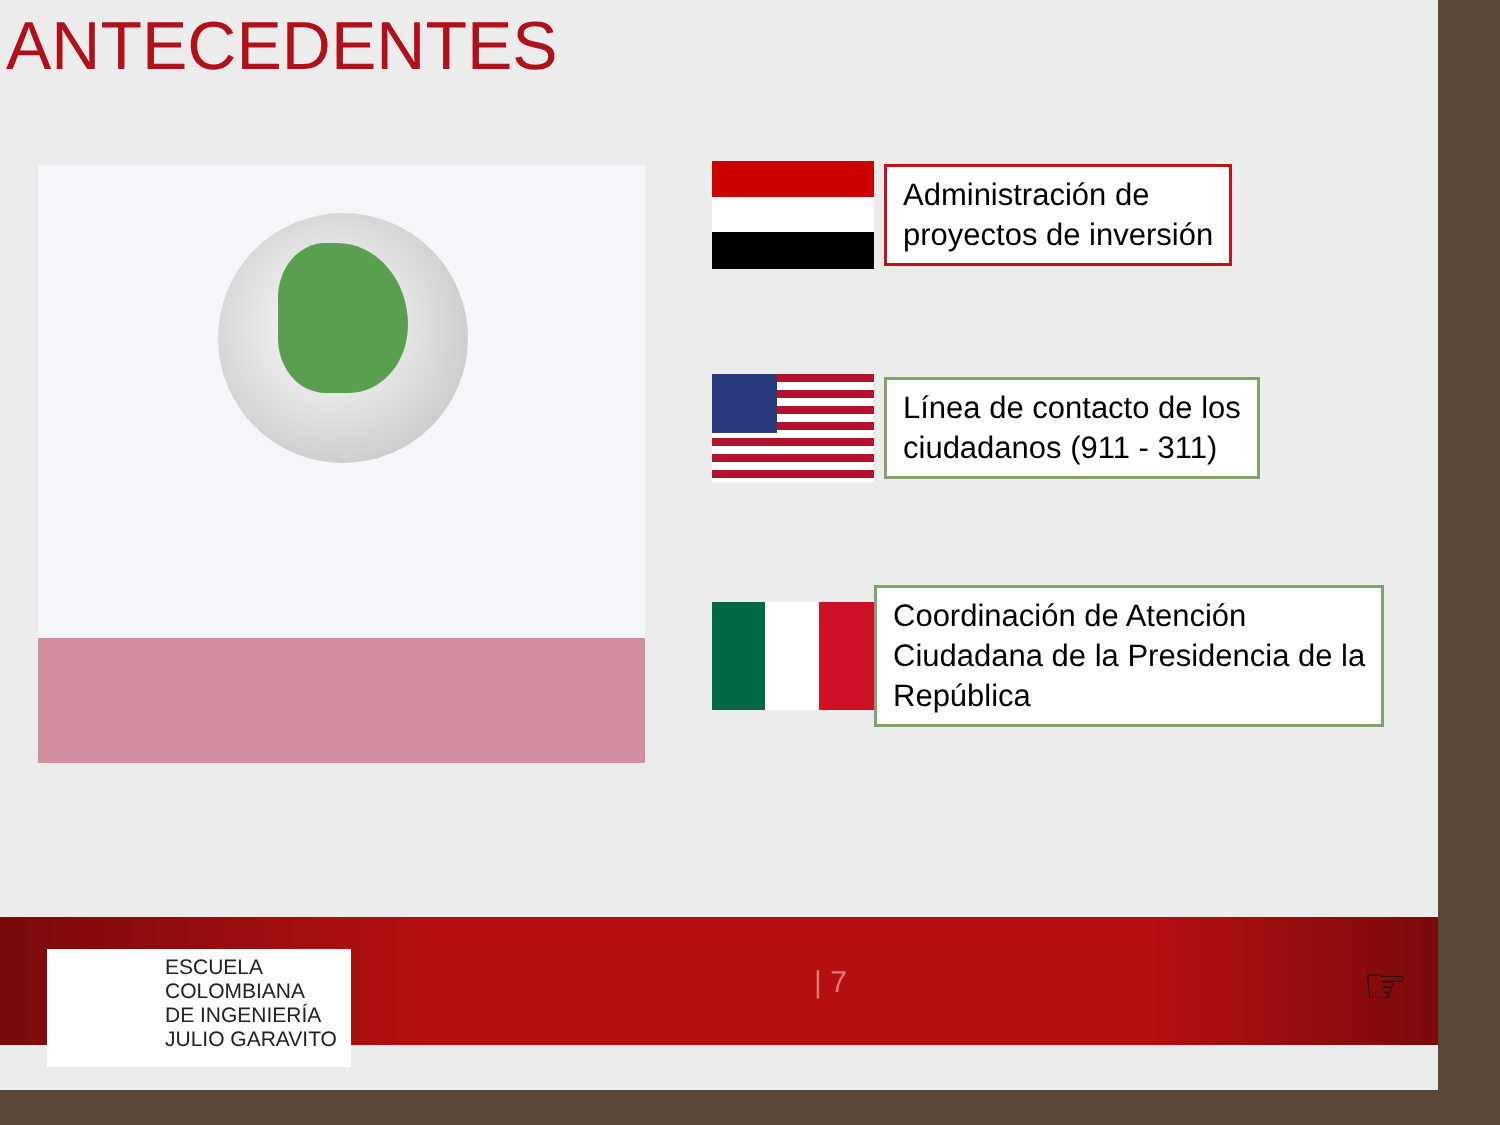ANTECEDENTES
Administración de
proyectos de inversión
Línea de contacto de los
ciudadanos (911 - 311)
Coordinación de Atención
Ciudadana de la Presidencia de la
República
ESCUELA
COLOMBIANA
DE INGENIERÍA
JULIO GARAVITO
| 7 ☞